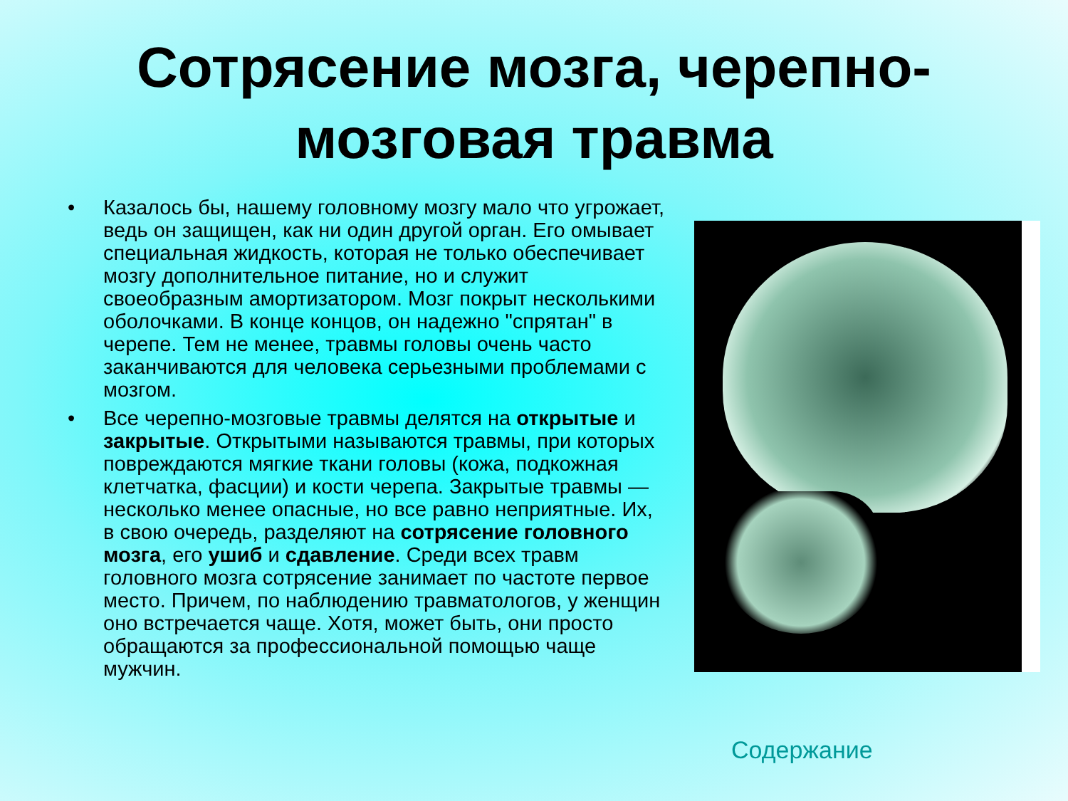Сотрясение мозга, черепно-
мозговая травма
• Казалось бы, нашему головному мозгу мало что угрожает, ведь он защищен, как ни один другой орган. Его омывает специальная жидкость, которая не только обеспечивает мозгу дополнительное питание, но и служит своеобразным амортизатором. Мозг покрыт несколькими оболочками. В конце концов, он надежно "спрятан" в черепе. Тем не менее, травмы головы очень часто заканчиваются для человека серьезными проблемами с мозгом.
• Все черепно-мозговые травмы делятся на открытые и закрытые. Открытыми называются травмы, при которых повреждаются мягкие ткани головы (кожа, подкожная клетчатка, фасции) и кости черепа. Закрытые травмы — несколько менее опасные, но все равно неприятные. Их, в свою очередь, разделяют на сотрясение головного мозга, его ушиб и сдавление. Среди всех травм головного мозга сотрясение занимает по частоте первое место. Причем, по наблюдению травматологов, у женщин оно встречается чаще. Хотя, может быть, они просто обращаются за профессиональной помощью чаще мужчин.
Содержание